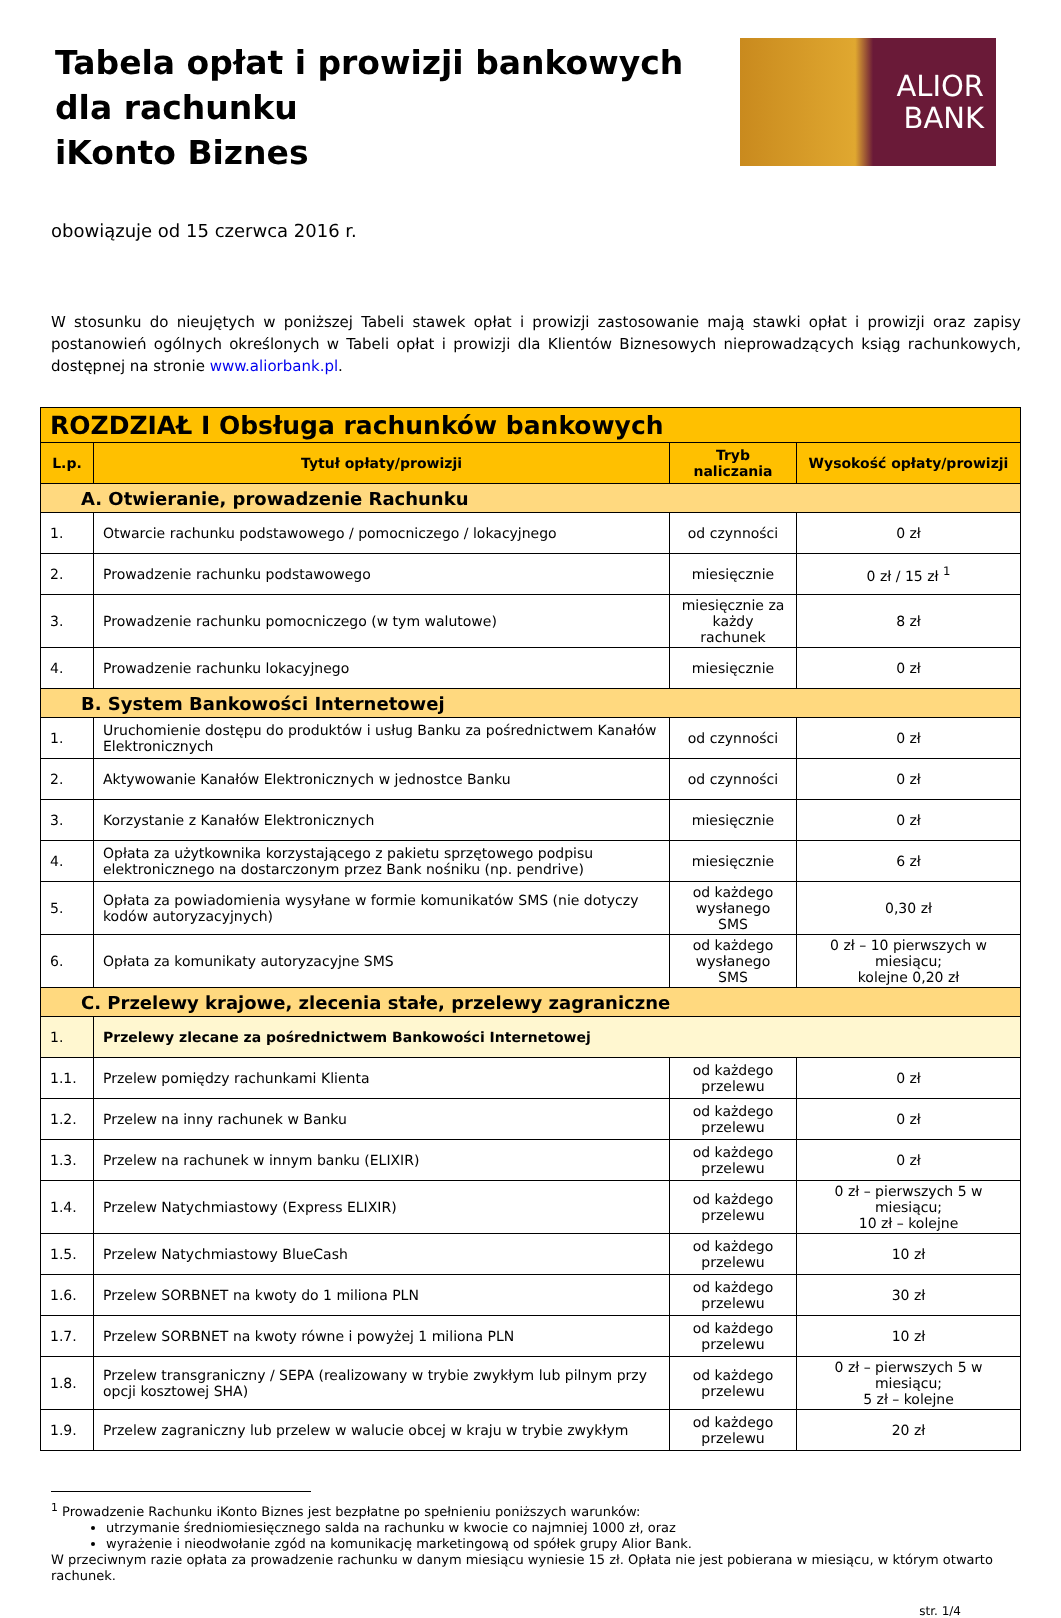Tabela opłat i prowizji bankowych
dla rachunku
iKonto Biznes
ALIOR
BANK
obowiązuje od 15 czerwca 2016 r.
W stosunku do nieujętych w poniższej Tabeli stawek opłat i prowizji zastosowanie mają stawki opłat i prowizji oraz zapisy postanowień ogólnych określonych w Tabeli opłat i prowizji dla Klientów Biznesowych nieprowadzących ksiąg rachunkowych, dostępnej na stronie www.aliorbank.pl.
| ROZDZIAŁ I Obsługa rachunków bankowych | | | |
| --- | --- | --- | --- |
| L.p. | Tytuł opłaty/prowizji | Tryb naliczania | Wysokość opłaty/prowizji |
| A. Otwieranie, prowadzenie Rachunku | | | |
| 1. | Otwarcie rachunku podstawowego / pomocniczego / lokacyjnego | od czynności | 0 zł |
| 2. | Prowadzenie rachunku podstawowego | miesięcznie | 0 zł / 15 zł <sup>1</sup> |
| 3. | Prowadzenie rachunku pomocniczego (w tym walutowe) | miesięcznie za każdy rachunek | 8 zł |
| 4. | Prowadzenie rachunku lokacyjnego | miesięcznie | 0 zł |
| B. System Bankowości Internetowej | | | |
| 1. | Uruchomienie dostępu do produktów i usług Banku za pośrednictwem Kanałów Elektronicznych | od czynności | 0 zł |
| 2. | Aktywowanie Kanałów Elektronicznych w jednostce Banku | od czynności | 0 zł |
| 3. | Korzystanie z Kanałów Elektronicznych | miesięcznie | 0 zł |
| 4. | Opłata za użytkownika korzystającego z pakietu sprzętowego podpisu elektronicznego na dostarczonym przez Bank nośniku (np. pendrive) | miesięcznie | 6 zł |
| 5. | Opłata za powiadomienia wysyłane w formie komunikatów SMS (nie dotyczy kodów autoryzacyjnych) | od każdego wysłanego SMS | 0,30 zł |
| 6. | Opłata za komunikaty autoryzacyjne SMS | od każdego wysłanego SMS | 0 zł – 10 pierwszych w miesiącu; kolejne 0,20 zł |
| C. Przelewy krajowe, zlecenia stałe, przelewy zagraniczne | | | |
| 1. | Przelewy zlecane za pośrednictwem Bankowości Internetowej | | |
| 1.1. | Przelew pomiędzy rachunkami Klienta | od każdego przelewu | 0 zł |
| 1.2. | Przelew na inny rachunek w Banku | od każdego przelewu | 0 zł |
| 1.3. | Przelew na rachunek w innym banku (ELIXIR) | od każdego przelewu | 0 zł |
| 1.4. | Przelew Natychmiastowy (Express ELIXIR) | od każdego przelewu | 0 zł – pierwszych 5 w miesiącu; 10 zł – kolejne |
| 1.5. | Przelew Natychmiastowy BlueCash | od każdego przelewu | 10 zł |
| 1.6. | Przelew SORBNET na kwoty do 1 miliona PLN | od każdego przelewu | 30 zł |
| 1.7. | Przelew SORBNET na kwoty równe i powyżej 1 miliona PLN | od każdego przelewu | 10 zł |
| 1.8. | Przelew transgraniczny / SEPA (realizowany w trybie zwykłym lub pilnym przy opcji kosztowej SHA) | od każdego przelewu | 0 zł – pierwszych 5 w miesiącu; 5 zł – kolejne |
| 1.9. | Przelew zagraniczny lub przelew w walucie obcej w kraju w trybie zwykłym | od każdego przelewu | 20 zł |
<sup>1</sup> Prowadzenie Rachunku iKonto Biznes jest bezpłatne po spełnieniu poniższych warunków:
utrzymanie średniomiesięcznego salda na rachunku w kwocie co najmniej 1000 zł, oraz
wyrażenie i nieodwołanie zgód na komunikację marketingową od spółek grupy Alior Bank.
W przeciwnym razie opłata za prowadzenie rachunku w danym miesiącu wyniesie 15 zł. Opłata nie jest pobierana w miesiącu, w którym otwarto rachunek.
str. 1/4